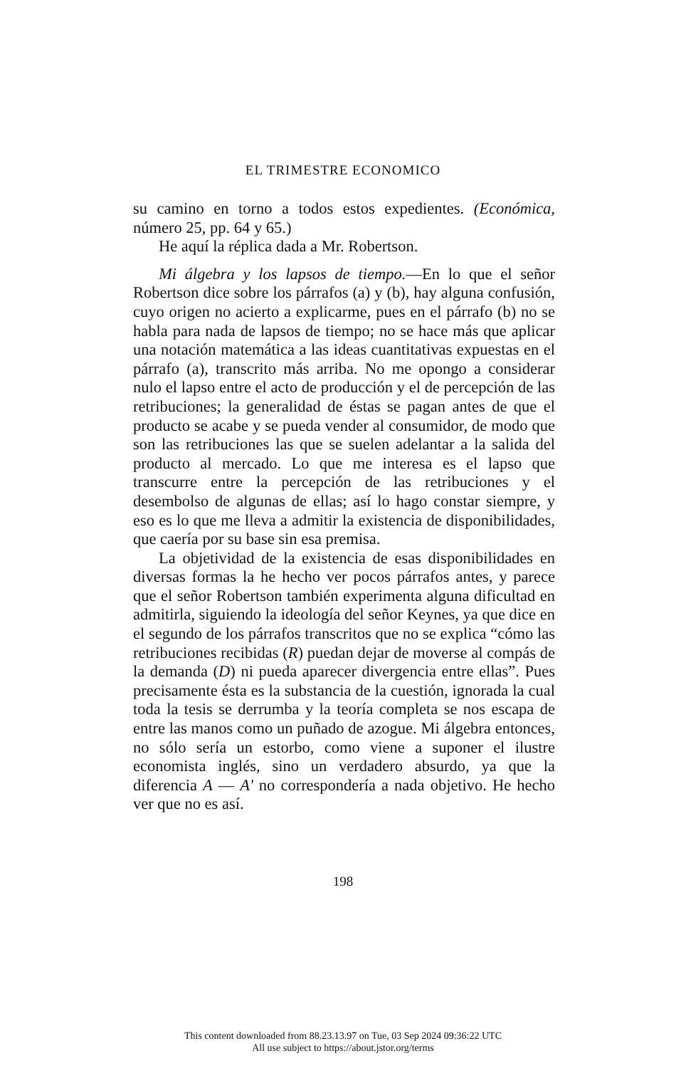EL TRIMESTRE ECONOMICO
su camino en torno a todos estos expedientes. (Económica, número 25, pp. 64 y 65.)
He aquí la réplica dada a Mr. Robertson.
Mi álgebra y los lapsos de tiempo.—En lo que el señor Robertson dice sobre los párrafos (a) y (b), hay alguna confusión, cuyo origen no acierto a explicarme, pues en el párrafo (b) no se habla para nada de lapsos de tiempo; no se hace más que aplicar una notación matemática a las ideas cuantitativas expuestas en el párrafo (a), transcrito más arriba. No me opongo a considerar nulo el lapso entre el acto de producción y el de percepción de las retribuciones; la generalidad de éstas se pagan antes de que el producto se acabe y se pueda vender al consumidor, de modo que son las retribuciones las que se suelen adelantar a la salida del producto al mercado. Lo que me interesa es el lapso que transcurre entre la percepción de las retribuciones y el desembolso de algunas de ellas; así lo hago constar siempre, y eso es lo que me lleva a admitir la existencia de disponibilidades, que caería por su base sin esa premisa.
La objetividad de la existencia de esas disponibilidades en diversas formas la he hecho ver pocos párrafos antes, y parece que el señor Robertson también experimenta alguna dificultad en admitirla, siguiendo la ideología del señor Keynes, ya que dice en el segundo de los párrafos transcritos que no se explica “cómo las retribuciones recibidas (R) puedan dejar de moverse al compás de la demanda (D) ni pueda aparecer divergencia entre ellas”. Pues precisamente ésta es la substancia de la cuestión, ignorada la cual toda la tesis se derrumba y la teoría completa se nos escapa de entre las manos como un puñado de azogue. Mi álgebra entonces, no sólo sería un estorbo, como viene a suponer el ilustre economista inglés, sino un verdadero absurdo, ya que la diferencia A — A' no correspondería a nada objetivo. He hecho ver que no es así.
198
This content downloaded from 88.23.13.97 on Tue, 03 Sep 2024 09:36:22 UTC
All use subject to https://about.jstor.org/terms